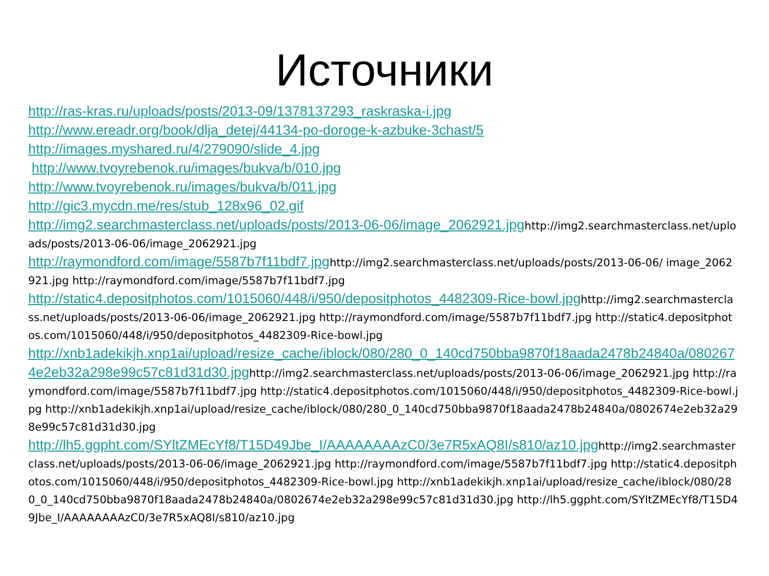Источники
http://ras-kras.ru/uploads/posts/2013-09/1378137293_raskraska-i.jpg
http://www.ereadr.org/book/dlja_detej/44134-po-doroge-k-azbuke-3chast/5
http://images.myshared.ru/4/279090/slide_4.jpg
http://www.tvoyrebenok.ru/images/bukva/b/010.jpg
http://www.tvoyrebenok.ru/images/bukva/b/011.jpg
http://gic3.mycdn.me/res/stub_128x96_02.gif
http://img2.searchmasterclass.net/uploads/posts/2013-06-06/image_2062921.jpghttp://img2.searchmasterclass.net/uploads/posts/2013-06-06/image_2062921.jpg
http://raymondford.com/image/5587b7f11bdf7.jpghttp://img2.searchmasterclass.net/uploads/posts/2013-06-06/ image_2062921.jpg http://raymondford.com/image/5587b7f11bdf7.jpg
http://static4.depositphotos.com/1015060/448/i/950/depositphotos_4482309-Rice-bowl.jpghttp://img2.searchmasterclass.net/uploads/posts/2013-06-06/image_2062921.jpg http://raymondford.com/image/5587b7f11bdf7.jpg http://static4.depositphotos.com/1015060/448/i/950/depositphotos_4482309-Rice-bowl.jpg
http://xnb1adekikjh.xnp1ai/upload/resize_cache/iblock/080/280_0_140cd750bba9870f18aada2478b24840a/0802674e2eb32a298e99c57c81d31d30.jpghttp://img2.searchmasterclass.net/uploads/posts/2013-06-06/image_2062921.jpg http://raymondford.com/image/5587b7f11bdf7.jpg http://static4.depositphotos.com/1015060/448/i/950/depositphotos_4482309-Rice-bowl.jpg http://xnb1adekikjh.xnp1ai/upload/resize_cache/iblock/080/280_0_140cd750bba9870f18aada2478b24840a/0802674e2eb32a298e99c57c81d31d30.jpg
http://lh5.ggpht.com/SYltZMEcYf8/T15D49Jbe_I/AAAAAAAAzC0/3e7R5xAQ8I/s810/az10.jpghttp://img2.searchmasterclass.net/uploads/posts/2013-06-06/image_2062921.jpg http://raymondford.com/image/5587b7f11bdf7.jpg http://static4.depositphotos.com/1015060/448/i/950/depositphotos_4482309-Rice-bowl.jpg http://xnb1adekikjh.xnp1ai/upload/resize_cache/iblock/080/280_0_140cd750bba9870f18aada2478b24840a/0802674e2eb32a298e99c57c81d31d30.jpg http://lh5.ggpht.com/SYltZMEcYf8/T15D49Jbe_I/AAAAAAAAzC0/3e7R5xAQ8I/s810/az10.jpg